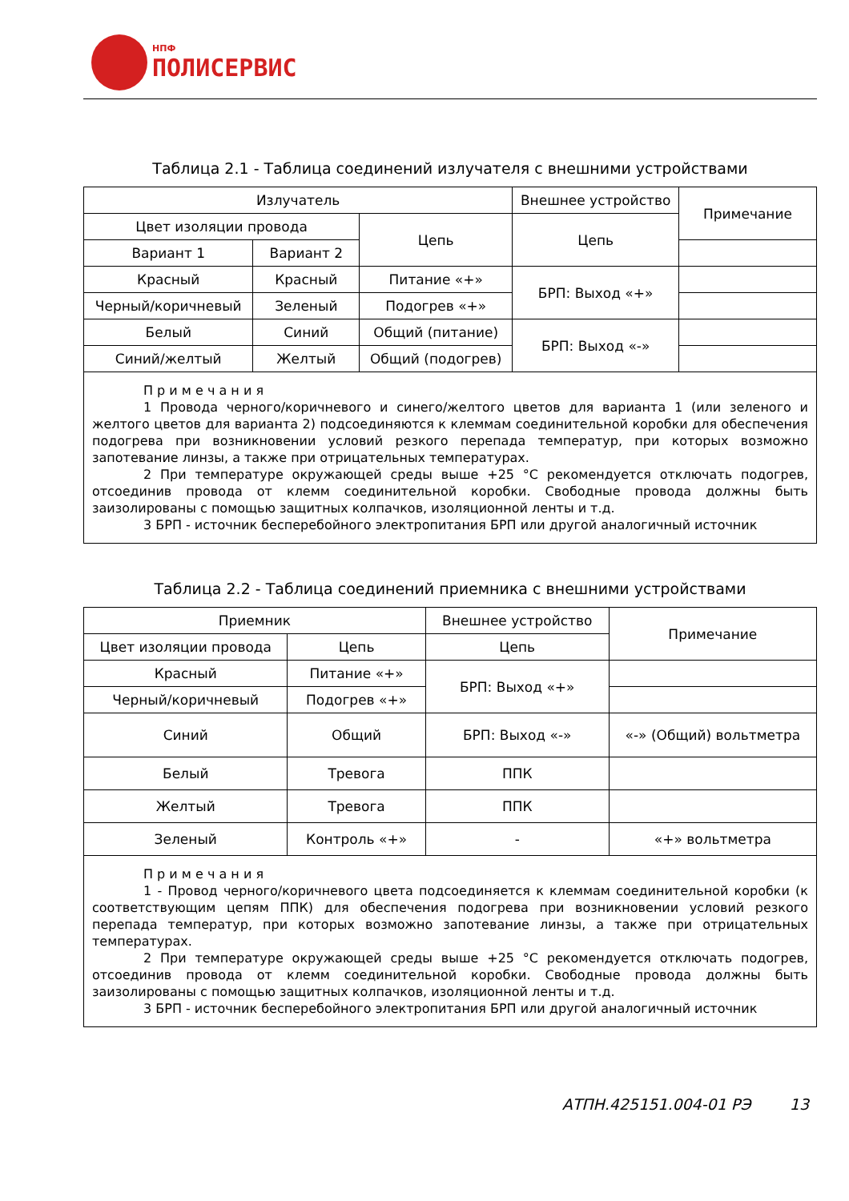НПФ
ПОЛИСЕРВИС
Таблица 2.1 - Таблица соединений излучателя с внешними устройствами
| Излучатель | | | Внешнее устройство | Примечание |
| --- | --- | --- | --- | --- |
| Цвет изоляции провода | | Цепь | Цепь | |
| Вариант 1 | Вариант 2 | | | |
| Красный | Красный | Питание «+» | БРП: Выход «+» | |
| Черный/коричневый | Зеленый | Подогрев «+» | | |
| Белый | Синий | Общий (питание) | БРП: Выход «-» | |
| Синий/желтый | Желтый | Общий (подогрев) | | |
| П р и м е ч а н и я 1 Провода черного/коричневого и синего/желтого цветов для варианта 1 (или зеленого и желтого цветов для варианта 2) подсоединяются к клеммам соединительной коробки для обеспечения подогрева при возникновении условий резкого перепада температур, при которых возможно запотевание линзы, а также при отрицательных температурах. 2 При температуре окружающей среды выше +25 °С рекомендуется отключать подогрев, отсоединив провода от клемм соединительной коробки. Свободные провода должны быть заизолированы с помощью защитных колпачков, изоляционной ленты и т.д. 3 БРП - источник бесперебойного электропитания БРП или другой аналогичный источник | | | | |
Таблица 2.2 - Таблица соединений приемника с внешними устройствами
| Приемник | | Внешнее устройство | Примечание |
| --- | --- | --- | --- |
| Цвет изоляции провода | Цепь | Цепь | |
| Красный | Питание «+» | БРП: Выход «+» | |
| Черный/коричневый | Подогрев «+» | | |
| Синий | Общий | БРП: Выход «-» | «-» (Общий) вольтметра |
| Белый | Тревога | ППК | |
| Желтый | Тревога | ППК | |
| Зеленый | Контроль «+» | - | «+» вольтметра |
| П р и м е ч а н и я 1 - Провод черного/коричневого цвета подсоединяется к клеммам соединительной коробки (к соответствующим цепям ППК) для обеспечения подогрева при возникновении условий резкого перепада температур, при которых возможно запотевание линзы, а также при отрицательных температурах. 2 При температуре окружающей среды выше +25 °С рекомендуется отключать подогрев, отсоединив провода от клемм соединительной коробки. Свободные провода должны быть заизолированы с помощью защитных колпачков, изоляционной ленты и т.д. 3 БРП - источник бесперебойного электропитания БРП или другой аналогичный источник | | | |
АТПН.425151.004-01 РЭ 13